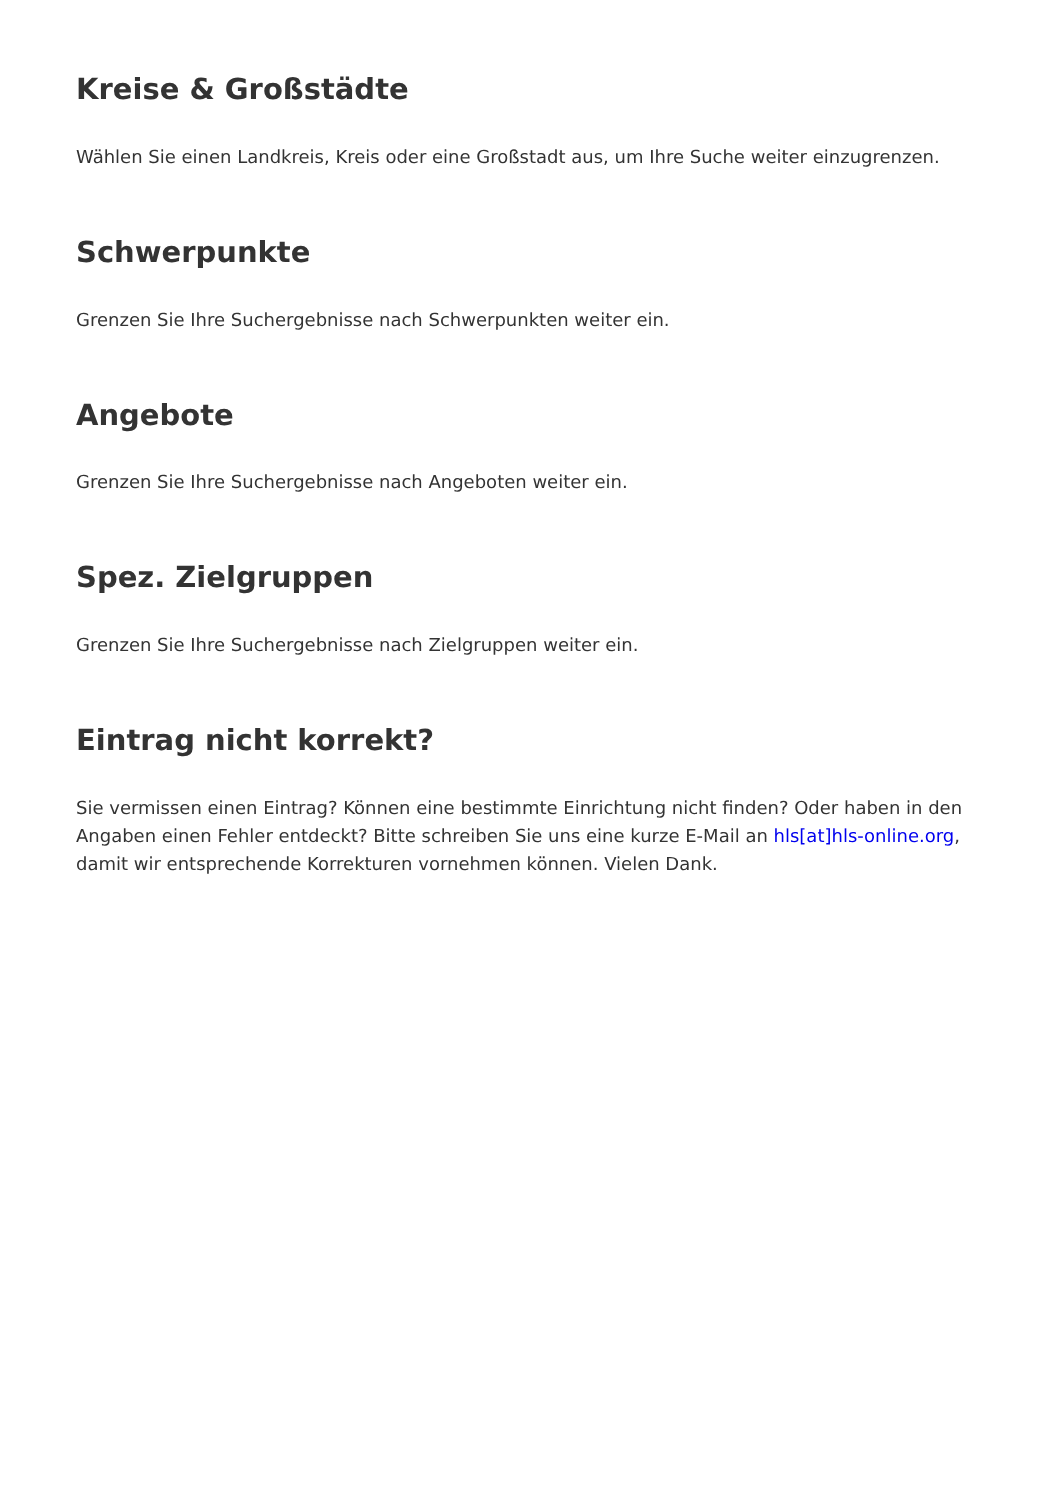Kreise & Großstädte
Wählen Sie einen Landkreis, Kreis oder eine Großstadt aus, um Ihre Suche weiter einzugrenzen.
Schwerpunkte
Grenzen Sie Ihre Suchergebnisse nach Schwerpunkten weiter ein.
Angebote
Grenzen Sie Ihre Suchergebnisse nach Angeboten weiter ein.
Spez. Zielgruppen
Grenzen Sie Ihre Suchergebnisse nach Zielgruppen weiter ein.
Eintrag nicht korrekt?
Sie vermissen einen Eintrag? Können eine bestimmte Einrichtung nicht finden? Oder haben in den Angaben einen Fehler entdeckt? Bitte schreiben Sie uns eine kurze E-Mail an hls[at]hls-online.org, damit wir entsprechende Korrekturen vornehmen können. Vielen Dank.